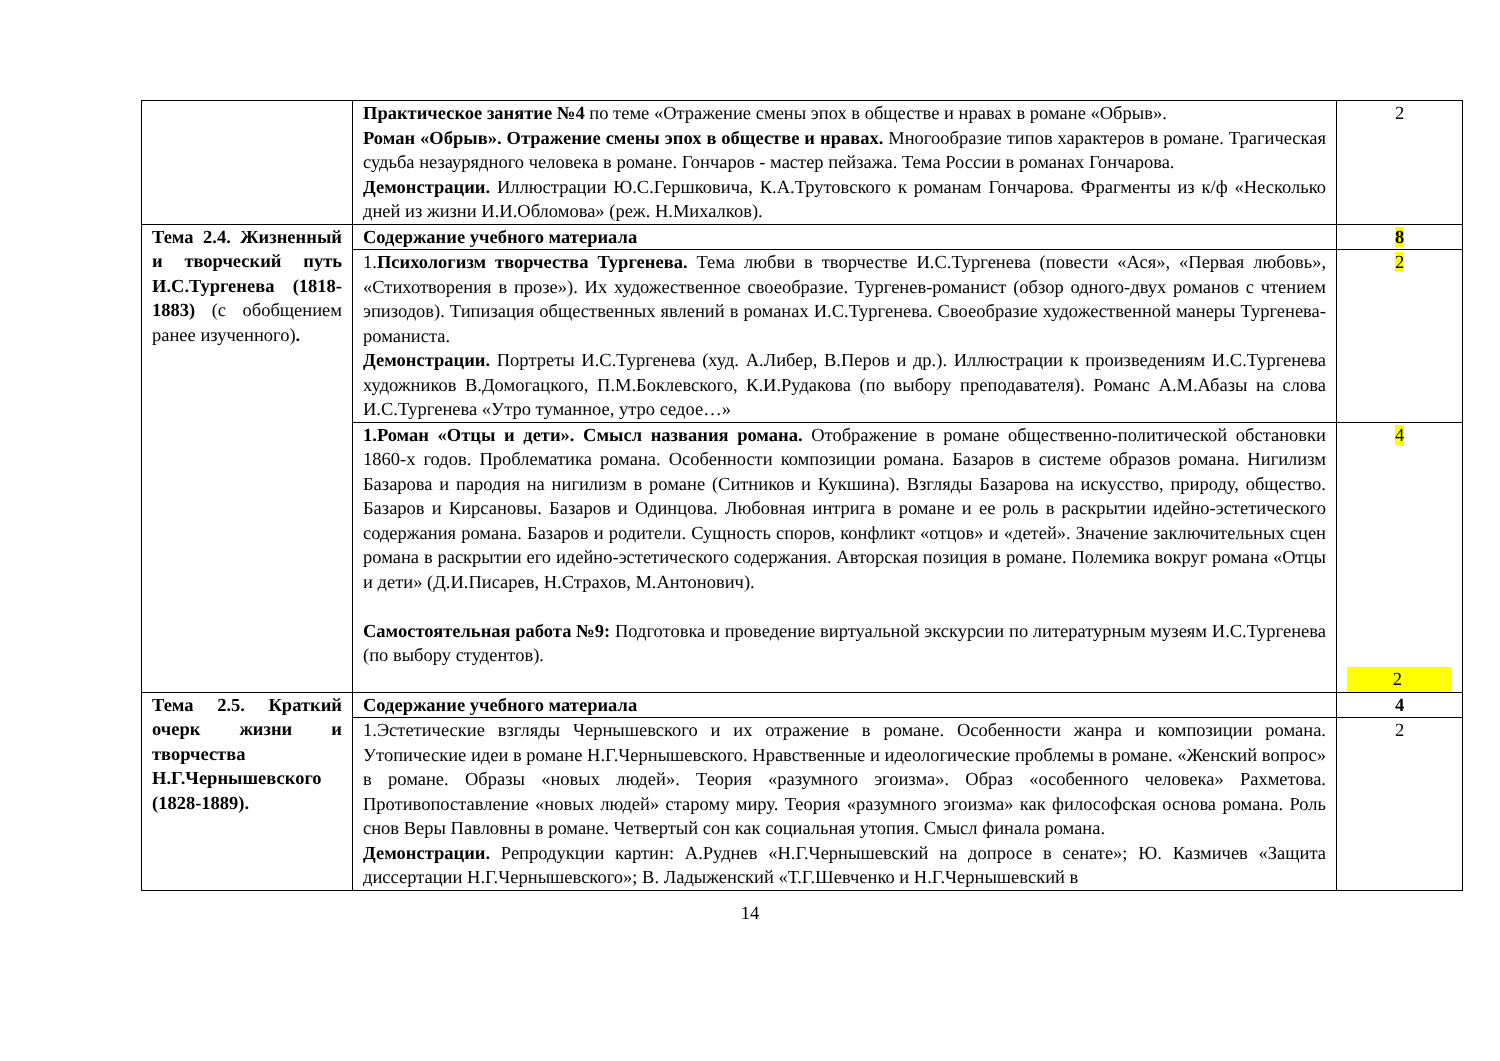| | Практическое занятие №4 по теме «Отражение смены эпох в обществе и нравах в романе «Обрыв». Роман «Обрыв». Отражение смены эпох в обществе и нравах. Многообразие типов характеров в романе. Трагическая судьба незаурядного человека в романе. Гончаров - мастер пейзажа. Тема России в романах Гончарова. Демонстрации. Иллюстрации Ю.С.Гершковича, К.А.Трутовского к романам Гончарова. Фрагменты из к/ф «Несколько дней из жизни И.И.Обломова» (реж. Н.Михалков). | 2 |
| Тема 2.4. Жизненный и творческий путь И.С.Тургенева (1818-1883) (с обобщением ранее изученного) . | Содержание учебного материала | 8 |
| | 1. Психологизм творчества Тургенева. Тема любви в творчестве И.С.Тургенева (повести «Ася», «Первая любовь», «Стихотворения в прозе»). Их художественное своеобразие. Тургенев-романист (обзор одного-двух романов с чтением эпизодов). Типизация общественных явлений в романах И.С.Тургенева. Своеобразие художественной манеры Тургенева-романиста. Демонстрации. Портреты И.С.Тургенева (худ. А.Либер, В.Перов и др.). Иллюстрации к произведениям И.С.Тургенева художников В.Домогацкого, П.М.Боклевского, К.И.Рудакова (по выбору преподавателя). Романс А.М.Абазы на слова И.С.Тургенева «Утро туманное, утро седое…» | 2 |
| | 1.Роман «Отцы и дети». Смысл названия романа. Отображение в романе общественно-политической обстановки 1860-х годов. Проблематика романа. Особенности композиции романа. Базаров в системе образов романа. Нигилизм Базарова и пародия на нигилизм в романе (Ситников и Кукшина). Взгляды Базарова на искусство, природу, общество. Базаров и Кирсановы. Базаров и Одинцова. Любовная интрига в романе и ее роль в раскрытии идейно-эстетического содержания романа. Базаров и родители. Сущность споров, конфликт «отцов» и «детей». Значение заключительных сцен романа в раскрытии его идейно-эстетического содержания. Авторская позиция в романе. Полемика вокруг романа «Отцы и дети» (Д.И.Писарев, Н.Страхов, М.Антонович). Самостоятельная работа №9: Подготовка и проведение виртуальной экскурсии по литературным музеям И.С.Тургенева (по выбору студентов). | 4 2 |
| Тема 2.5. Краткий очерк жизни и творчества Н.Г.Чернышевского (1828-1889). | Содержание учебного материала | 4 |
| | 1.Эстетические взгляды Чернышевского и их отражение в романе. Особенности жанра и композиции романа. Утопические идеи в романе Н.Г.Чернышевского. Нравственные и идеологические проблемы в романе. «Женский вопрос» в романе. Образы «новых людей». Теория «разумного эгоизма». Образ «особенного человека» Рахметова. Противопоставление «новых людей» старому миру. Теория «разумного эгоизма» как философская основа романа. Роль снов Веры Павловны в романе. Четвертый сон как социальная утопия. Смысл финала романа. Демонстрации. Репродукции картин: А.Руднев «Н.Г.Чернышевский на допросе в сенате»; Ю. Казмичев «Защита диссертации Н.Г.Чернышевского»; В. Ладыженский «Т.Г.Шевченко и Н.Г.Чернышевский в | 2 |
14